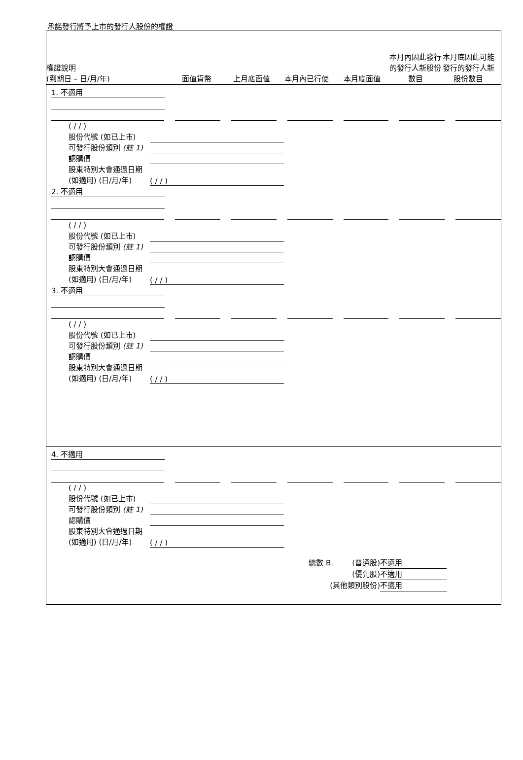承諾發行將予上市的發行人股份的權證
權證說明
(到期日 – 日/月/年)
面值貨幣
上月底面值
本月內已行使
本月底面值
本月內因此發行的發行人新股份數目
本月底因此可能發行的發行人新股份數目
1. 不適用
( / / )
股份代號 (如已上市)
可發行股份類別 (註 1)
認購價
股東特別大會通過日期 (如適用) (日/月/年) ( / / )
2. 不適用
( / / )
股份代號 (如已上市)
可發行股份類別 (註 1)
認購價
股東特別大會通過日期 (如適用) (日/月/年) ( / / )
3. 不適用
( / / )
股份代號 (如已上市)
可發行股份類別 (註 1)
認購價
股東特別大會通過日期 (如適用) (日/月/年) ( / / )
4. 不適用
( / / )
股份代號 (如已上市)
可發行股份類別 (註 1)
認購價
股東特別大會通過日期 (如適用) (日/月/年) ( / / )
總數 B. (普通股) 不適用
(優先股) 不適用
(其他類別股份) 不適用